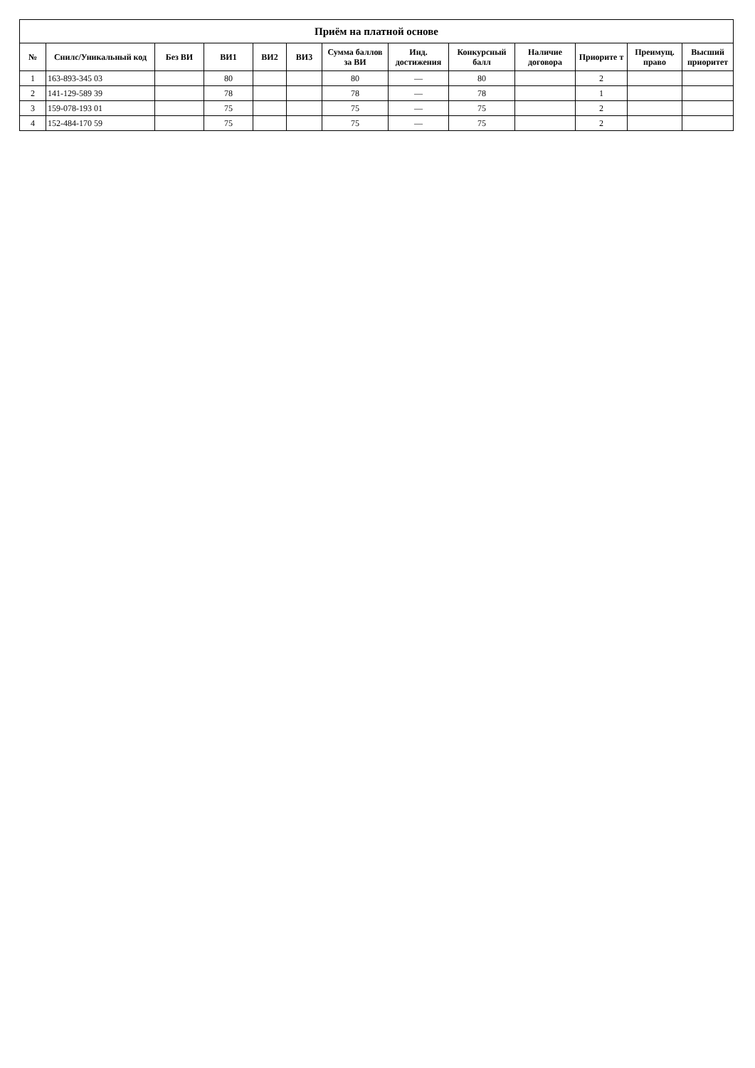| Приём на платной основе | | | | | | | | | | | | |
| --- | --- | --- | --- | --- | --- | --- | --- | --- | --- | --- | --- | --- |
| № | Снилс/Уникальный код | Без ВИ | ВИ1 | ВИ2 | ВИ3 | Сумма баллов за ВИ | Инд. достижения | Конкурсный балл | Наличие договора | Приорите т | Преимущ. право | Высший приоритет |
| 1 | 163-893-345 03 | | 80 | | | 80 | — | 80 | | 2 | | |
| 2 | 141-129-589 39 | | 78 | | | 78 | — | 78 | | 1 | | |
| 3 | 159-078-193 01 | | 75 | | | 75 | — | 75 | | 2 | | |
| 4 | 152-484-170 59 | | 75 | | | 75 | — | 75 | | 2 | | |